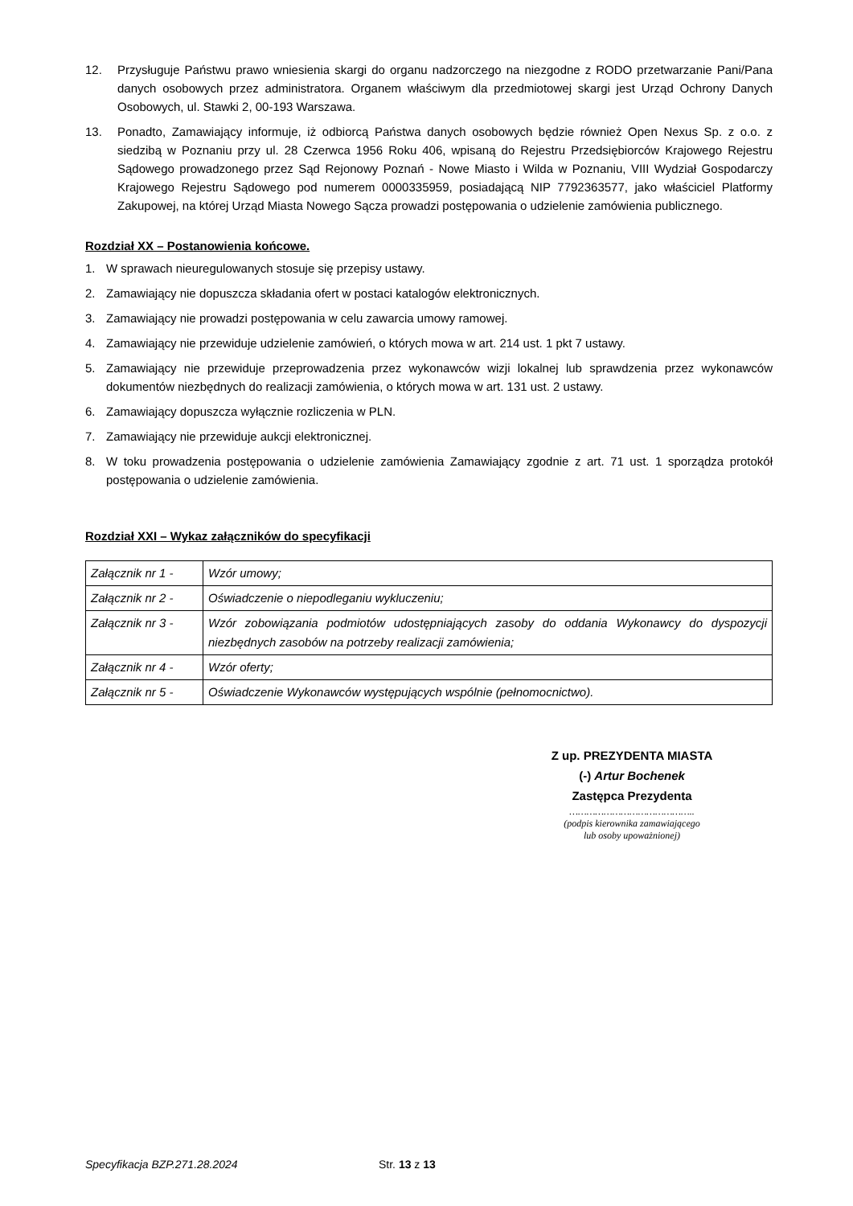12. Przysługuje Państwu prawo wniesienia skargi do organu nadzorczego na niezgodne z RODO przetwarzanie Pani/Pana danych osobowych przez administratora. Organem właściwym dla przedmiotowej skargi jest Urząd Ochrony Danych Osobowych, ul. Stawki 2, 00-193 Warszawa.
13. Ponadto, Zamawiający informuje, iż odbiorcą Państwa danych osobowych będzie również Open Nexus Sp. z o.o. z siedzibą w Poznaniu przy ul. 28 Czerwca 1956 Roku 406, wpisaną do Rejestru Przedsiębiorców Krajowego Rejestru Sądowego prowadzonego przez Sąd Rejonowy Poznań - Nowe Miasto i Wilda w Poznaniu, VIII Wydział Gospodarczy Krajowego Rejestru Sądowego pod numerem 0000335959, posiadającą NIP 7792363577, jako właściciel Platformy Zakupowej, na której Urząd Miasta Nowego Sącza prowadzi postępowania o udzielenie zamówienia publicznego.
Rozdział XX – Postanowienia końcowe.
1. W sprawach nieuregulowanych stosuje się przepisy ustawy.
2. Zamawiający nie dopuszcza składania ofert w postaci katalogów elektronicznych.
3. Zamawiający nie prowadzi postępowania w celu zawarcia umowy ramowej.
4. Zamawiający nie przewiduje udzielenie zamówień, o których mowa w art. 214 ust. 1 pkt 7 ustawy.
5. Zamawiający nie przewiduje przeprowadzenia przez wykonawców wizji lokalnej lub sprawdzenia przez wykonawców dokumentów niezbędnych do realizacji zamówienia, o których mowa w art. 131 ust. 2 ustawy.
6. Zamawiający dopuszcza wyłącznie rozliczenia w PLN.
7. Zamawiający nie przewiduje aukcji elektronicznej.
8. W toku prowadzenia postępowania o udzielenie zamówienia Zamawiający zgodnie z art. 71 ust. 1 sporządza protokół postępowania o udzielenie zamówienia.
Rozdział XXI – Wykaz załączników do specyfikacji
| Załącznik nr 1 - | Wzór umowy; |
| Załącznik nr 2 - | Oświadczenie o niepodleganiu wykluczeniu; |
| Załącznik nr 3 - | Wzór zobowiązania podmiotów udostępniających zasoby do oddania Wykonawcy do dyspozycji niezbędnych zasobów na potrzeby realizacji zamówienia; |
| Załącznik nr 4 - | Wzór oferty; |
| Załącznik nr 5 - | Oświadczenie Wykonawców występujących wspólnie (pełnomocnictwo). |
Z up. PREZYDENTA MIASTA
(-) Artur Bochenek
Zastępca Prezydenta
……………………………………..
(podpis kierownika zamawiającego
lub osoby upoważnionej)
Specyfikacja BZP.271.28.2024 Str. 13 z 13